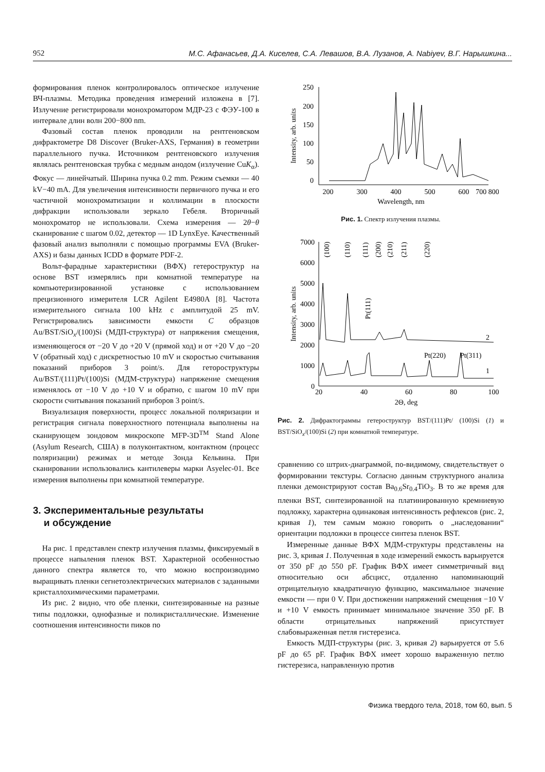952 М.С. Афанасьев, Д.А. Киселев, С.А. Левашов, В.А. Лузанов, A. Nabiyev, В.Г. Нарышкина...
формирования пленок контролировалось оптическое излучение ВЧ-плазмы. Методика проведения измерений изложена в [7]. Излучение регистрировали монохроматором МДР-23 с ФЭУ-100 в интервале длин волн 200−800 nm.
Фазовый состав пленок проводили на рентгеновском дифрактометре D8 Discover (Bruker-AXS, Германия) в геометрии параллельного пучка. Источником рентгеновского излучения являлась рентгеновская трубка с медным анодом (излучение CuK<sub>α</sub>). Фокус — линейчатый. Ширина пучка 0.2 mm. Режим съемки — 40 kV−40 mA. Для увеличения интенсивности первичного пучка и его частичной монохроматизации и коллимации в плоскости дифракции использовали зеркало Гебеля. Вторичный монохроматор не использовали. Схема измерения — 2θ−θ сканирование с шагом 0.02, детектор — 1D LynxEye. Качественный фазовый анализ выполняли с помощью программы EVA (Bruker-AXS) и базы данных ICDD в формате PDF-2.
Вольт-фарадные характеристики (ВФХ) гетероструктур на основе BST измерялись при комнатной температуре на компьютеризированной установке с использованием прецизионного измерителя LCR Agilent E4980A [8]. Частота измерительного сигнала 100 kHz с амплитудой 25 mV. Регистрировались зависимости емкости C образцов Au/BST/SiO<sub>x</sub>/(100)Si (МДП-структура) от напряжения смещения, изменяющегося от −20 V до +20 V (прямой ход) и от +20 V до −20 V (обратный ход) с дискретностью 10 mV и скоростью считывания показаний приборов 3 point/s. Для гетороструктуры Au/BST/(111)Pt/(100)Si (МДМ-структура) напряжение смещения изменялось от −10 V до +10 V и обратно, с шагом 10 mV при скорости считывания показаний приборов 3 point/s.
Визуализация поверхности, процесс локальной поляризации и регистрация сигнала поверхностного потенциала выполнены на сканирующем зондовом микроскопе MFP-3D<sup>TM</sup> Stand Alone (Asylum Research, США) в полуконтактном, контактном (процесс поляризации) режимах и методе Зонда Кельвина. При сканировании использовались кантилеверы марки Asyelec-01. Все измерения выполнены при комнатной температуре.
3. Экспериментальные результаты
и обсуждение
На рис. 1 представлен спектр излучения плазмы, фиксируемый в процессе напыления пленок BST. Характерной особенностью данного спектра является то, что можно воспроизводимо выращивать пленки сегнетоэлектрических материалов с заданными кристаллохимическими параметрами.
Из рис. 2 видно, что обе пленки, синтезированные на разные типы подложки, однофазные и поликристаллические. Изменение соотношения интенсивности пиков по
250
200
150
100
50
0
200
300
400
500
600
700 800
Wavelength, nm
Intensity, arb. units
Рис. 1. Спектр излучения плазмы.
7000
6000
5000
4000
3000
2000
1000
0
20
40
60
80
100
2Θ, deg
Intensity, arb. units
(100)
(110)
(111)
(200)
(210)
(211)
(220)
Pt(111)
Pt(220)
Pt(311)
2
1
Рис. 2. Дифрактограммы гетероструктур BST/(111)Pt/ (100)Si (1) и BST/SiO<sub>x</sub>/(100)Si (2) при комнатной температуре.
сравнению со штрих-диаграммой, по-видимому, свидетельствует о формировании текстуры. Согласно данным структурного анализа пленки демонстрируют состав Ba<sub>0.6</sub>Sr<sub>0.4</sub>TiO<sub>3</sub>. В то же время для пленки BST, синтезированной на платинированную кремниевую подложку, характерна одинаковая интенсивность рефлексов (рис. 2, кривая 1), тем самым можно говорить о „наследовании“ ориентации подложки в процессе синтеза пленок BST.
Измеренные данные ВФХ МДМ-структуры представлены на рис. 3, кривая 1. Полученная в ходе измерений емкость варьируется от 350 pF до 550 pF. График ВФХ имеет симметричный вид относительно оси абсцисс, отдаленно напоминающий отрицательную квадратичную функцию, максимальное значение емкости — при 0 V. При достижении напряжений смещения −10 V и +10 V емкость принимает минимальное значение 350 pF. В области отрицательных напряжений присутствует слабовыраженная петля гистерезиса.
Емкость МДП-структуры (рис. 3, кривая 2) варьируется от 5.6 pF до 65 pF. График ВФХ имеет хорошо выраженную петлю гистерезиса, направленную против
Физика твердого тела, 2018, том 60, вып. 5